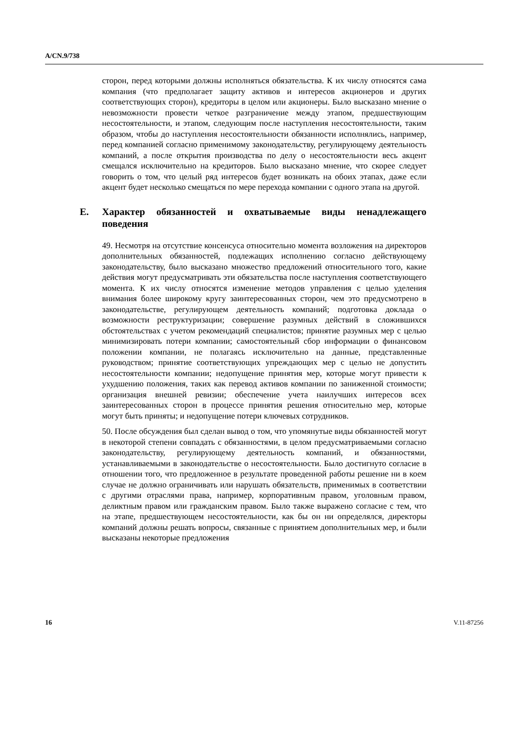A/CN.9/738
сторон, перед которыми должны исполняться обязательства. К их числу относятся сама компания (что предполагает защиту активов и интересов акционеров и других соответствующих сторон), кредиторы в целом или акционеры. Было высказано мнение о невозможности провести четкое разграничение между этапом, предшествующим несостоятельности, и этапом, следующим после наступления несостоятельности, таким образом, чтобы до наступления несостоятельности обязанности исполнялись, например, перед компанией согласно применимому законодательству, регулирующему деятельность компаний, а после открытия производства по делу о несостоятельности весь акцент смещался исключительно на кредиторов. Было высказано мнение, что скорее следует говорить о том, что целый ряд интересов будет возникать на обоих этапах, даже если акцент будет несколько смещаться по мере перехода компании с одного этапа на другой.
E. Характер обязанностей и охватываемые виды ненадлежащего поведения
49. Несмотря на отсутствие консенсуса относительно момента возложения на директоров дополнительных обязанностей, подлежащих исполнению согласно действующему законодательству, было высказано множество предложений относительного того, какие действия могут предусматривать эти обязательства после наступления соответствующего момента. К их числу относятся изменение методов управления с целью уделения внимания более широкому кругу заинтересованных сторон, чем это предусмотрено в законодательстве, регулирующем деятельность компаний; подготовка доклада о возможности реструктуризации; совершение разумных действий в сложившихся обстоятельствах с учетом рекомендаций специалистов; принятие разумных мер с целью минимизировать потери компании; самостоятельный сбор информации о финансовом положении компании, не полагаясь исключительно на данные, представленные руководством; принятие соответствующих упреждающих мер с целью не допустить несостоятельности компании; недопущение принятия мер, которые могут привести к ухудшению положения, таких как перевод активов компании по заниженной стоимости; организация внешней ревизии; обеспечение учета наилучших интересов всех заинтересованных сторон в процессе принятия решения относительно мер, которые могут быть приняты; и недопущение потери ключевых сотрудников.
50. После обсуждения был сделан вывод о том, что упомянутые виды обязанностей могут в некоторой степени совпадать с обязанностями, в целом предусматриваемыми согласно законодательству, регулирующему деятельность компаний, и обязанностями, устанавливаемыми в законодательстве о несостоятельности. Было достигнуто согласие в отношении того, что предложенное в результате проведенной работы решение ни в коем случае не должно ограничивать или нарушать обязательств, применимых в соответствии с другими отраслями права, например, корпоративным правом, уголовным правом, деликтным правом или гражданским правом. Было также выражено согласие с тем, что на этапе, предшествующем несостоятельности, как бы он ни определялся, директоры компаний должны решать вопросы, связанные с принятием дополнительных мер, и были высказаны некоторые предложения
16 V.11-87256